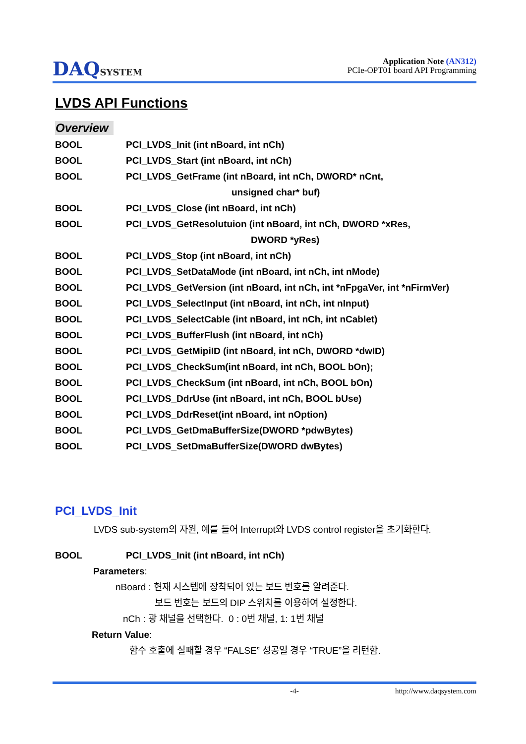DAQSYSTEM
Application Note (AN312)
PCIe-OPT01 board API Programming
LVDS API Functions
Overview
BOOL
PCI_LVDS_Init (int nBoard, int nCh)
BOOL
PCI_LVDS_Start (int nBoard, int nCh)
BOOL
PCI_LVDS_GetFrame (int nBoard, int nCh, DWORD* nCnt,
unsigned char* buf)
BOOL
PCI_LVDS_Close (int nBoard, int nCh)
BOOL
PCI_LVDS_GetResolutuion (int nBoard, int nCh, DWORD *xRes,
DWORD *yRes)
BOOL
PCI_LVDS_Stop (int nBoard, int nCh)
BOOL
PCI_LVDS_SetDataMode (int nBoard, int nCh, int nMode)
BOOL
PCI_LVDS_GetVersion (int nBoard, int nCh, int *nFpgaVer, int *nFirmVer)
BOOL
PCI_LVDS_SelectInput (int nBoard, int nCh, int nInput)
BOOL
PCI_LVDS_SelectCable (int nBoard, int nCh, int nCablet)
BOOL
PCI_LVDS_BufferFlush (int nBoard, int nCh)
BOOL
PCI_LVDS_GetMipiID (int nBoard, int nCh, DWORD *dwID)
BOOL
PCI_LVDS_CheckSum(int nBoard, int nCh, BOOL bOn);
BOOL
PCI_LVDS_CheckSum (int nBoard, int nCh, BOOL bOn)
BOOL
PCI_LVDS_DdrUse (int nBoard, int nCh, BOOL bUse)
BOOL
PCI_LVDS_DdrReset(int nBoard, int nOption)
BOOL
PCI_LVDS_GetDmaBufferSize(DWORD *pdwBytes)
BOOL
PCI_LVDS_SetDmaBufferSize(DWORD dwBytes)
PCI_LVDS_Init
LVDS sub-system의 자원, 예를 들어 Interrupt와 LVDS control register을 초기화한다.
BOOL
PCI_LVDS_Init (int nBoard, int nCh)
Parameters:
nBoard : 현재 시스템에 장착되어 있는 보드 번호를 알려준다.
보드 번호는 보드의 DIP 스위치를 이용하여 설정한다.
nCh : 광 채널을 선택한다. 0 : 0번 채널, 1: 1번 채널
Return Value:
함수 호출에 실패할 경우 “FALSE” 성공일 경우 “TRUE”을 리턴함.
-4- http://www.daqsystem.com